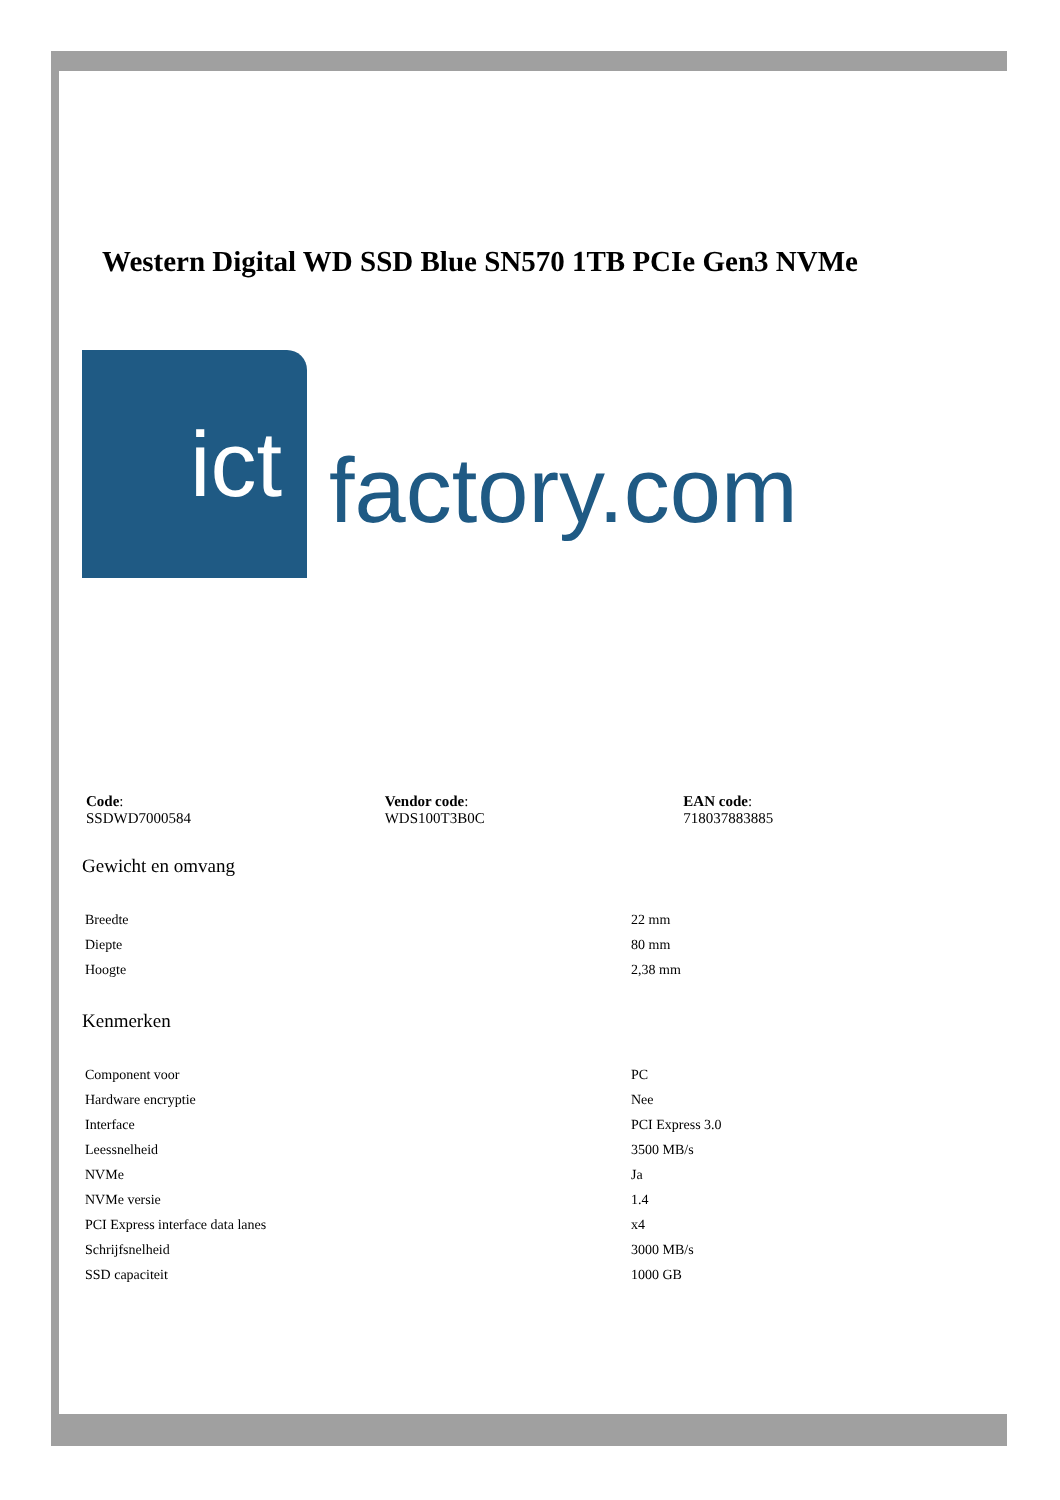Western Digital WD SSD Blue SN570 1TB PCIe Gen3 NVMe
ict
factory.com
Code:
SSDWD7000584
Vendor code:
WDS100T3B0C
EAN code:
718037883885
Gewicht en omvang
| Breedte | 22 mm |
| Diepte | 80 mm |
| Hoogte | 2,38 mm |
Kenmerken
| Component voor | PC |
| Hardware encryptie | Nee |
| Interface | PCI Express 3.0 |
| Leessnelheid | 3500 MB/s |
| NVMe | Ja |
| NVMe versie | 1.4 |
| PCI Express interface data lanes | x4 |
| Schrijfsnelheid | 3000 MB/s |
| SSD capaciteit | 1000 GB |